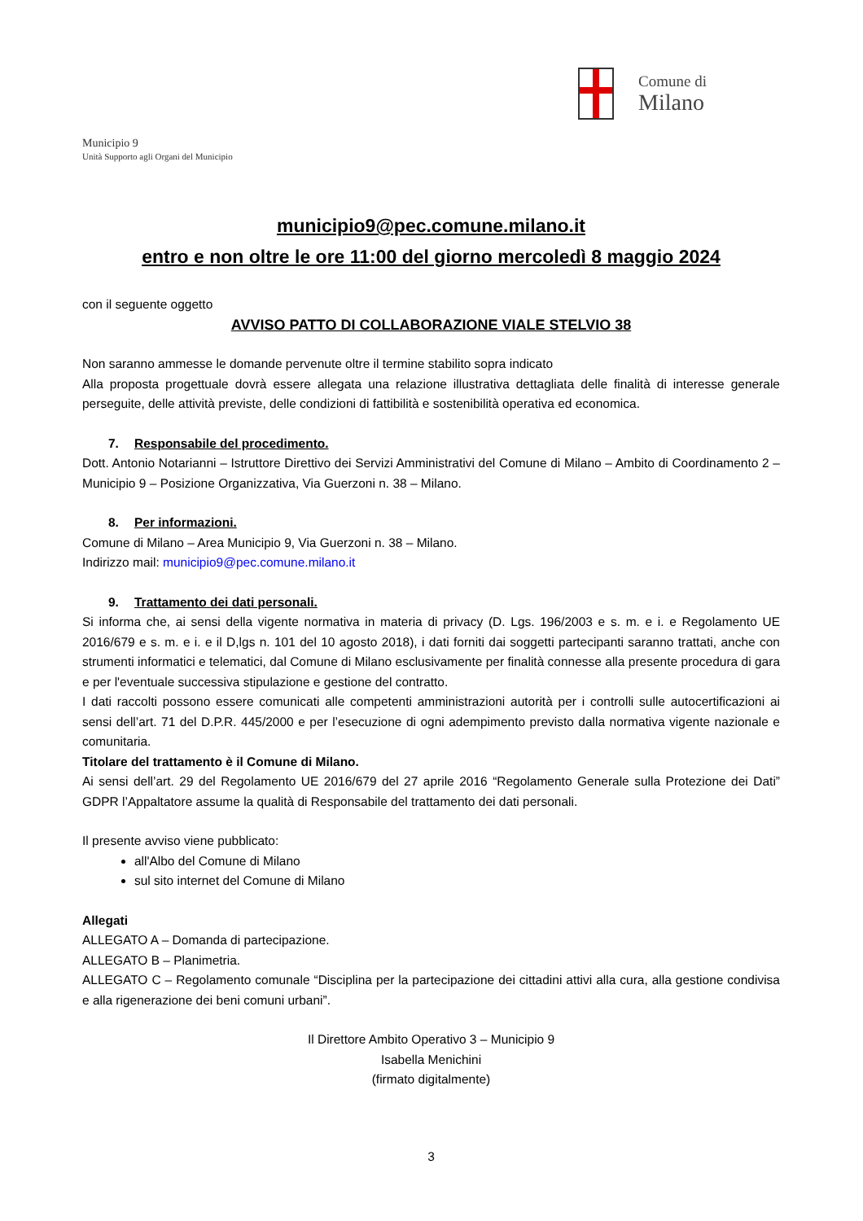Municipio 9
Unità Supporto agli Organi del Municipio
Comune di
Milano
municipio9@pec.comune.milano.it
entro e non oltre le ore 11:00 del giorno mercoledì 8 maggio 2024
con il seguente oggetto
AVVISO PATTO DI COLLABORAZIONE VIALE STELVIO 38
Non saranno ammesse le domande pervenute oltre il termine stabilito sopra indicato
Alla proposta progettuale dovrà essere allegata una relazione illustrativa dettagliata delle finalità di interesse generale perseguite, delle attività previste, delle condizioni di fattibilità e sostenibilità operativa ed economica.
7. Responsabile del procedimento.
Dott. Antonio Notarianni – Istruttore Direttivo dei Servizi Amministrativi del Comune di Milano – Ambito di Coordinamento 2 – Municipio 9 – Posizione Organizzativa, Via Guerzoni n. 38 – Milano.
8. Per informazioni.
Comune di Milano – Area Municipio 9, Via Guerzoni n. 38 – Milano.
Indirizzo mail: municipio9@pec.comune.milano.it
9. Trattamento dei dati personali.
Si informa che, ai sensi della vigente normativa in materia di privacy (D. Lgs. 196/2003 e s. m. e i. e Regolamento UE 2016/679 e s. m. e i. e il D,lgs n. 101 del 10 agosto 2018), i dati forniti dai soggetti partecipanti saranno trattati, anche con strumenti informatici e telematici, dal Comune di Milano esclusivamente per finalità connesse alla presente procedura di gara e per l'eventuale successiva stipulazione e gestione del contratto.
I dati raccolti possono essere comunicati alle competenti amministrazioni autorità per i controlli sulle autocertificazioni ai sensi dell’art. 71 del D.P.R. 445/2000 e per l’esecuzione di ogni adempimento previsto dalla normativa vigente nazionale e comunitaria.
Titolare del trattamento è il Comune di Milano.
Ai sensi dell’art. 29 del Regolamento UE 2016/679 del 27 aprile 2016 “Regolamento Generale sulla Protezione dei Dati” GDPR l’Appaltatore assume la qualità di Responsabile del trattamento dei dati personali.
Il presente avviso viene pubblicato:
all'Albo del Comune di Milano
sul sito internet del Comune di Milano
Allegati
ALLEGATO A – Domanda di partecipazione.
ALLEGATO B – Planimetria.
ALLEGATO C – Regolamento comunale “Disciplina per la partecipazione dei cittadini attivi alla cura, alla gestione condivisa e alla rigenerazione dei beni comuni urbani”.
Il Direttore Ambito Operativo 3 – Municipio 9
Isabella Menichini
(firmato digitalmente)
3